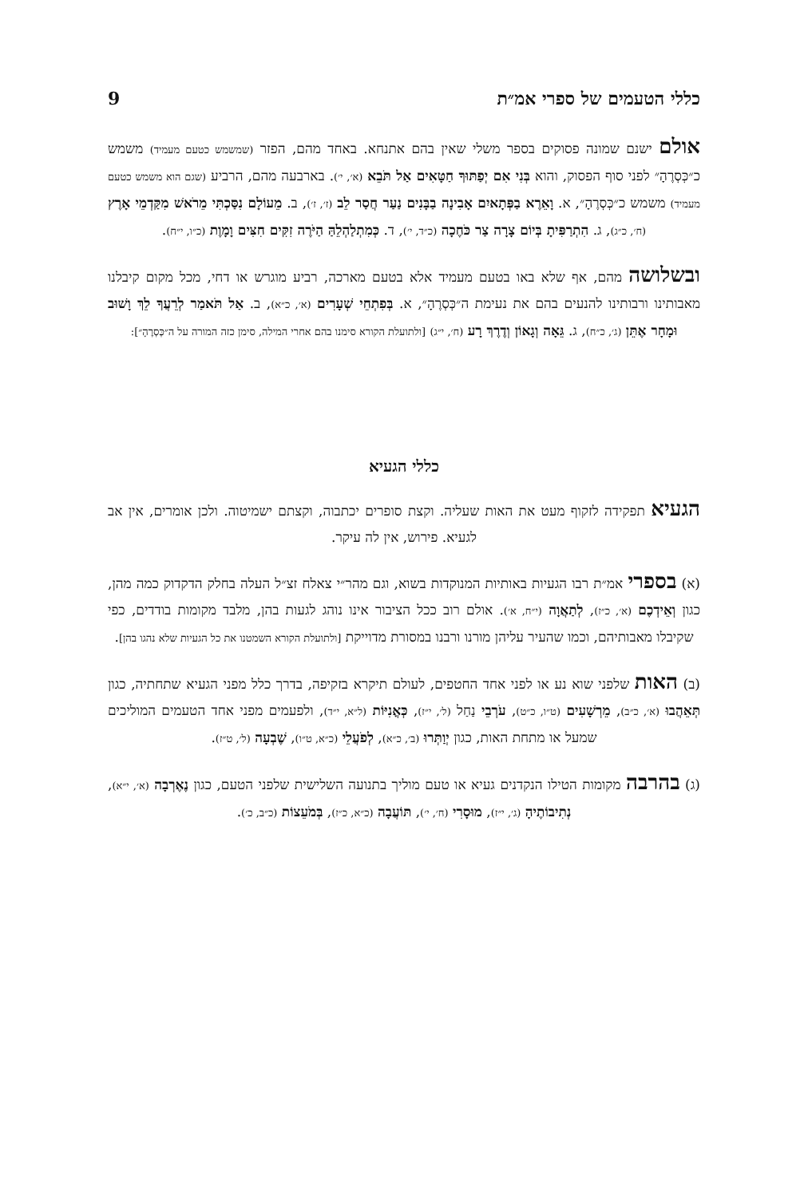כללי הטעמים של ספרי אמ״ת 9
אולם ישנם שמונה פסוקים בספר משלי שאין בהם אתנחא. באחד מהם, הפזר (שמשמש כטעם מעמיד) משמש כ״כְּסְרֶהָ״ לפני סוף הפסוק, והוא בְּנִי אִם יְפַתּוּךָ חַטָּאִים אַל תֹּבֵא (א׳, י׳). בארבעה מהם, הרביע (שגם הוא משמש כטעם מעמיד) משמש כ״כְּסְרֶהָ״, א. וָאֵרֶא בַפְּתָאיִם אָבִינָה בַבָּנִים נַעַר חֲסַר לֵב (ז׳, ז׳), ב. מֵעוֹלָם נִסַּכְתִּי מֵרֹאשׁ מִקַּדְמֵי אָרֶץ (ח׳, כ״ג), ג. הִתְרַפִּיתָ בְּיוֹם צָרָה צַר כֹּחֶכָה (כ״ד, י׳), ד. כְּמִתְלַהְלֵהַּ הַיֹּרֶה זִקִּים חִצִּים וָמָוֶת (כ״ו, י״ח).
ובשלושה מהם, אף שלא באו בטעם מעמיד אלא בטעם מארכה, רביע מוגרש או דחי, מכל מקום קיבלנו מאבותינו ורבותינו להנעים בהם את נעימת ה״כְּסְרֶהָ״, א. בְּפִתְחֵי שְׁעָרִים (א׳, כ״א), ב. אַל תֹּאמַר לְרֵעֲךָ לֵךְ וָשׁוּב וּמָחָר אֶתֵּן (ג׳, כ״ח), ג. גֵּאָה וְגָאוֹן וְדֶרֶךְ רָע (ח׳, י״ג) [ולתועלת הקורא סימנו בהם אחרי המילה, סימן כזה המורה על ה״כְּסְרֶהָ״]:
כללי הגעיא
הגעיא תפקידה לזקוף מעט את האות שעליה. וקצת סופרים יכתבוה, וקצתם ישמיטוה. ולכן אומרים, אין אב לגעיא. פירוש, אין לה עיקר.
(א) בספרי אמ״ת רבו הגעיות באותיות המנוקדות בשוא, וגם מהר״י צאלח זצ״ל העלה בחלק הדקדוק כמה מהן, כגון וְאֵידְכֶם (א׳, כ״ז), לְתַאֲוָה (י״ח, א׳). אולם רוב ככל הציבור אינו נוהג לגעות בהן, מלבד מקומות בודדים, כפי שקיבלו מאבותיהם, וכמו שהעיר עליהן מורנו ורבנו במסורת מדוייקת [ולתועלת הקורא השמטנו את כל הגעיות שלא נהגו בהן].
(ב) האות שלפני שוא נע או לפני אחד החטפים, לעולם תיקרא בזקיפה, בדרך כלל מפני הגעיא שתחתיה, כגון תְּאֵהֲבוּ (א׳, כ״ב), מֵרְשָׁעִים (ט״ו, כ״ט), עֹרְבֵי נַחַל (ל׳, י״ז), כְּאֳנִיּוֹת (ל״א, י״ד), ולפעמים מפני אחד הטעמים המוליכים שמעל או מתחת האות, כגון יְוַתְּרוּ (ב׳, כ״א), לְפֹעֲלֵי (כ״א, ט״ו), שֶׁבְעָה (ל׳, ט״ז).
(ג) בהרבה מקומות הטילו הנקדנים געיא או טעם מוליך בתנועה השלישית שלפני הטעם, כגון נֶאֶרְבָה (א׳, י״א), נְתִיבוֹתֶיהָ (ג׳, י״ז), מוּסָרִי (ח׳, י׳), תּוֹעֲבָה (כ״א, כ״ז), בְּמֹעֵצוֹת (כ״ב, כ׳).